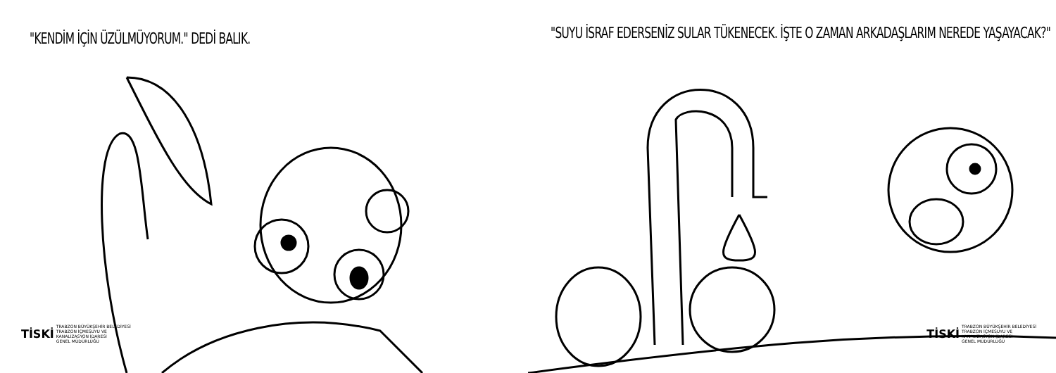"KENDİM İÇİN ÜZÜLMÜYORUM." DEDİ BALIK.
TİSKİ TRABZON BÜYÜKŞEHİR BELEDİYESİ
TRABZON İÇMESUYU VE
KANALİZASYON İDARESİ
GENEL MÜDÜRLÜĞÜ
"SUYU İSRAF EDERSENİZ SULAR TÜKENECEK. İŞTE O ZAMAN ARKADAŞLARIM NEREDE YAŞAYACAK?"
TİSKİ TRABZON BÜYÜKŞEHİR BELEDİYESİ
TRABZON İÇMESUYU VE
KANALİZASYON İDARESİ
GENEL MÜDÜRLÜĞÜ